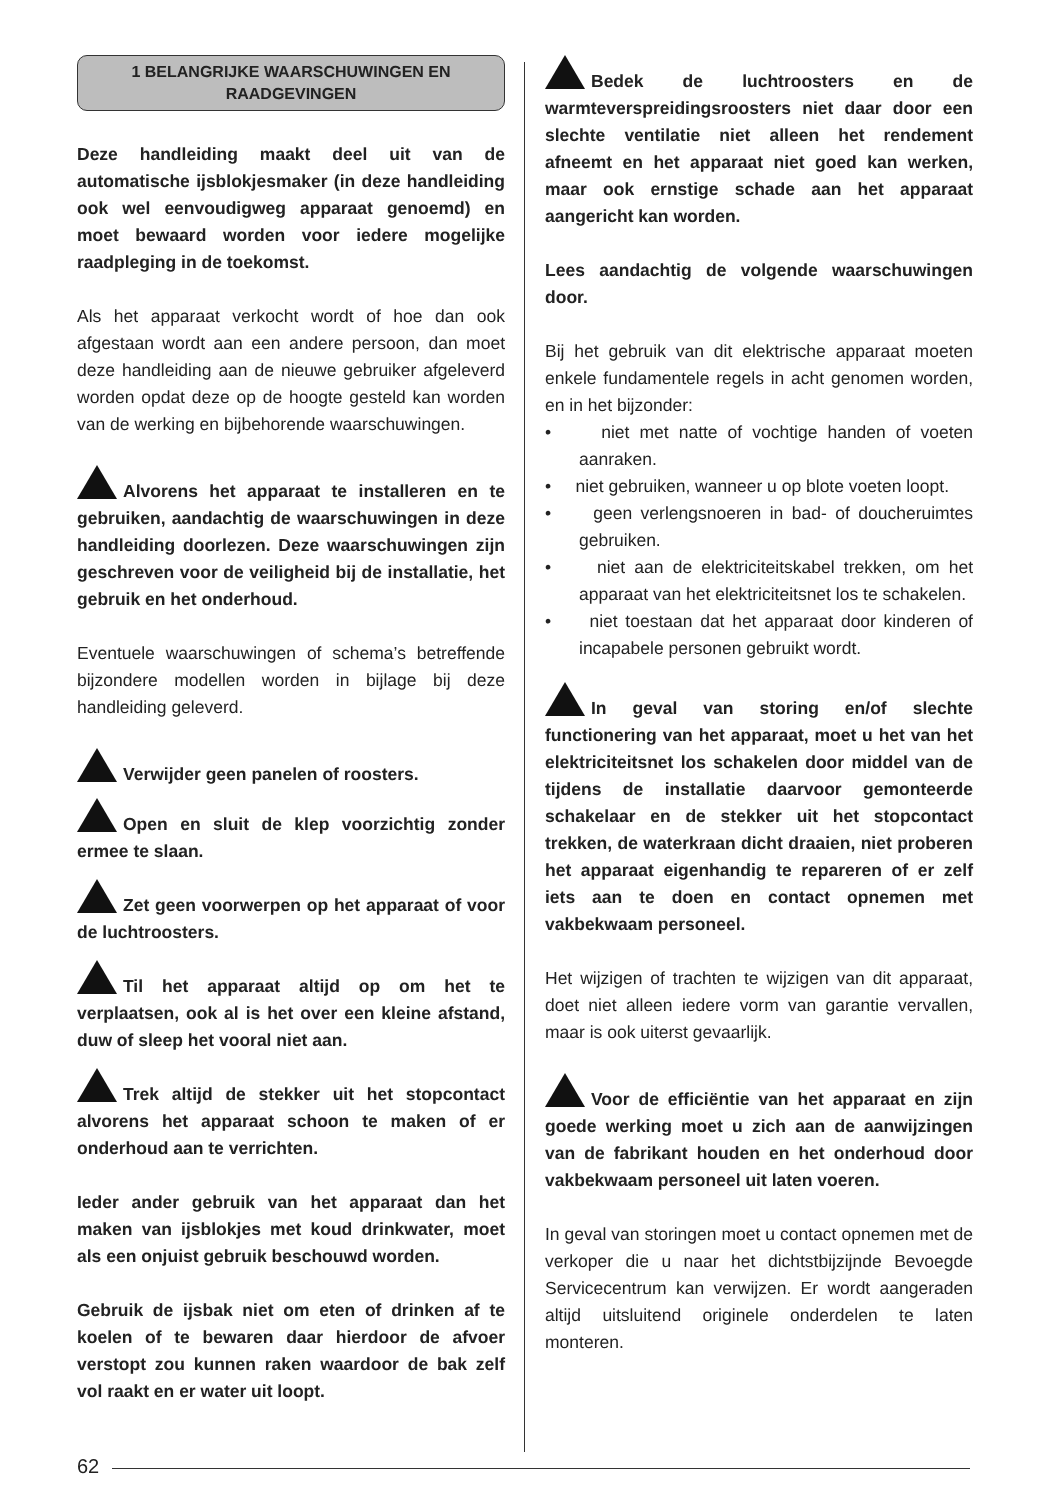1 BELANGRIJKE WAARSCHUWINGEN EN RAADGEVINGEN
Deze handleiding maakt deel uit van de automatische ijsblokjesmaker (in deze handleiding ook wel eenvoudigweg apparaat genoemd) en moet bewaard worden voor iedere mogelijke raadpleging in de toekomst.
Als het apparaat verkocht wordt of hoe dan ook afgestaan wordt aan een andere persoon, dan moet deze handleiding aan de nieuwe gebruiker afgeleverd worden opdat deze op de hoogte gesteld kan worden van de werking en bijbehorende waarschuwingen.
Alvorens het apparaat te installeren en te gebruiken, aandachtig de waarschuwingen in deze handleiding doorlezen. Deze waarschuwingen zijn geschreven voor de veiligheid bij de installatie, het gebruik en het onderhoud.
Eventuele waarschuwingen of schema’s betreffende bijzondere modellen worden in bijlage bij deze handleiding geleverd.
Verwijder geen panelen of roosters.
Open en sluit de klep voorzichtig zonder ermee te slaan.
Zet geen voorwerpen op het apparaat of voor de luchtroosters.
Til het apparaat altijd op om het te verplaatsen, ook al is het over een kleine afstand, duw of sleep het vooral niet aan.
Trek altijd de stekker uit het stopcontact alvorens het apparaat schoon te maken of er onderhoud aan te verrichten.
Ieder ander gebruik van het apparaat dan het maken van ijsblokjes met koud drinkwater, moet als een onjuist gebruik beschouwd worden.
Gebruik de ijsbak niet om eten of drinken af te koelen of te bewaren daar hierdoor de afvoer verstopt zou kunnen raken waardoor de bak zelf vol raakt en er water uit loopt.
Bedek de luchtroosters en de warmteverspreidingsroosters niet daar door een slechte ventilatie niet alleen het rendement afneemt en het apparaat niet goed kan werken, maar ook ernstige schade aan het apparaat aangericht kan worden.
Lees aandachtig de volgende waarschuwingen door.
Bij het gebruik van dit elektrische apparaat moeten enkele fundamentele regels in acht genomen worden, en in het bijzonder:
• niet met natte of vochtige handen of voeten aanraken.
• niet gebruiken, wanneer u op blote voeten loopt.
• geen verlengsnoeren in bad- of doucheruimtes gebruiken.
• niet aan de elektriciteitskabel trekken, om het apparaat van het elektriciteitsnet los te schakelen.
• niet toestaan dat het apparaat door kinderen of incapabele personen gebruikt wordt.
In geval van storing en/of slechte functionering van het apparaat, moet u het van het elektriciteitsnet los schakelen door middel van de tijdens de installatie daarvoor gemonteerde schakelaar en de stekker uit het stopcontact trekken, de waterkraan dicht draaien, niet proberen het apparaat eigenhandig te repareren of er zelf iets aan te doen en contact opnemen met vakbekwaam personeel.
Het wijzigen of trachten te wijzigen van dit apparaat, doet niet alleen iedere vorm van garantie vervallen, maar is ook uiterst gevaarlijk.
Voor de efficiëntie van het apparaat en zijn goede werking moet u zich aan de aanwijzingen van de fabrikant houden en het onderhoud door vakbekwaam personeel uit laten voeren.
In geval van storingen moet u contact opnemen met de verkoper die u naar het dichtstbijzijnde Bevoegde Servicecentrum kan verwijzen. Er wordt aangeraden altijd uitsluitend originele onderdelen te laten monteren.
62